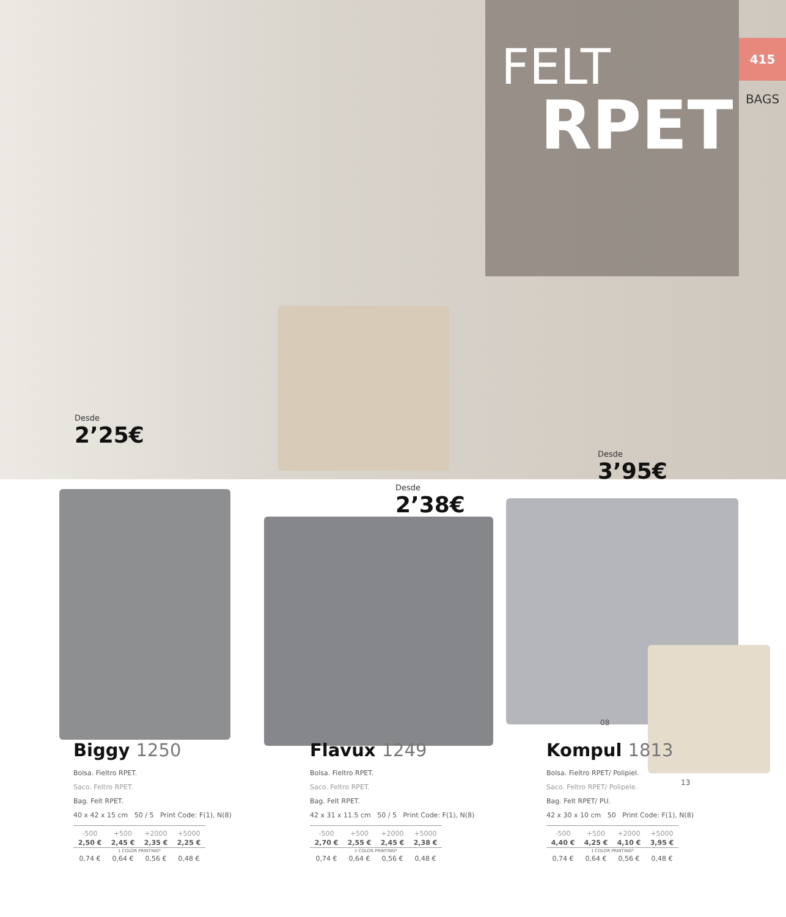FELT
RPET
Desde
2’25€
Desde
3’95€
415
BAGS
Desde
2’38€
08
13
Biggy 1250
Bolsa. Fieltro RPET.
Saco. Feltro RPET.
Bag. Felt RPET.
40 x 42 x 15 cm 50 / 5 Print Code: F(1), N(8)
| -500 | +500 | +2000 | +5000 |
| --- | --- | --- | --- |
| 2,50 € | 2,45 € | 2,35 € | 2,25 € |
| 1 COLOR PRINTING* | | | |
| 0,74 € | 0,64 € | 0,56 € | 0,48 € |
Flavux 1249
Bolsa. Fieltro RPET.
Saco. Feltro RPET.
Bag. Felt RPET.
42 x 31 x 11.5 cm 50 / 5 Print Code: F(1), N(8)
| -500 | +500 | +2000 | +5000 |
| --- | --- | --- | --- |
| 2,70 € | 2,55 € | 2,45 € | 2,38 € |
| 1 COLOR PRINTING* | | | |
| 0,74 € | 0,64 € | 0,56 € | 0,48 € |
Kompul 1813
Bolsa. Fieltro RPET/ Polipiel.
Saco. Feltro RPET/ Polipele.
Bag. Felt RPET/ PU.
42 x 30 x 10 cm 50 Print Code: F(1), N(8)
| -500 | +500 | +2000 | +5000 |
| --- | --- | --- | --- |
| 4,40 € | 4,25 € | 4,10 € | 3,95 € |
| 1 COLOR PRINTING* | | | |
| 0,74 € | 0,64 € | 0,56 € | 0,48 € |